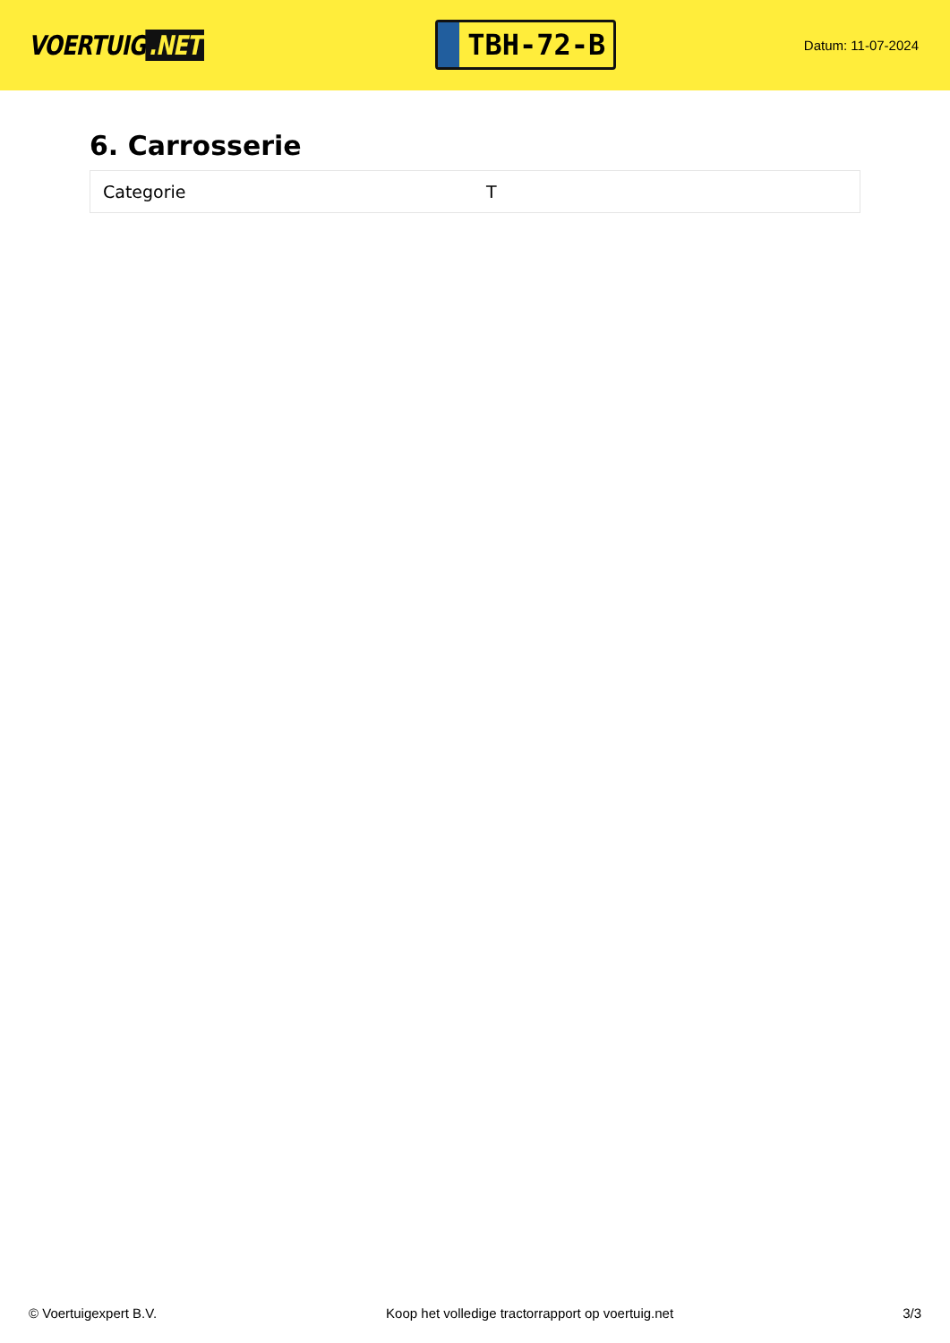VOERTUIG.NET
TBH-72-B
Datum: 11-07-2024
6. Carrosserie
| Categorie | T |
© Voertuigexpert B.V. Koop het volledige tractorrapport op voertuig.net 3/3